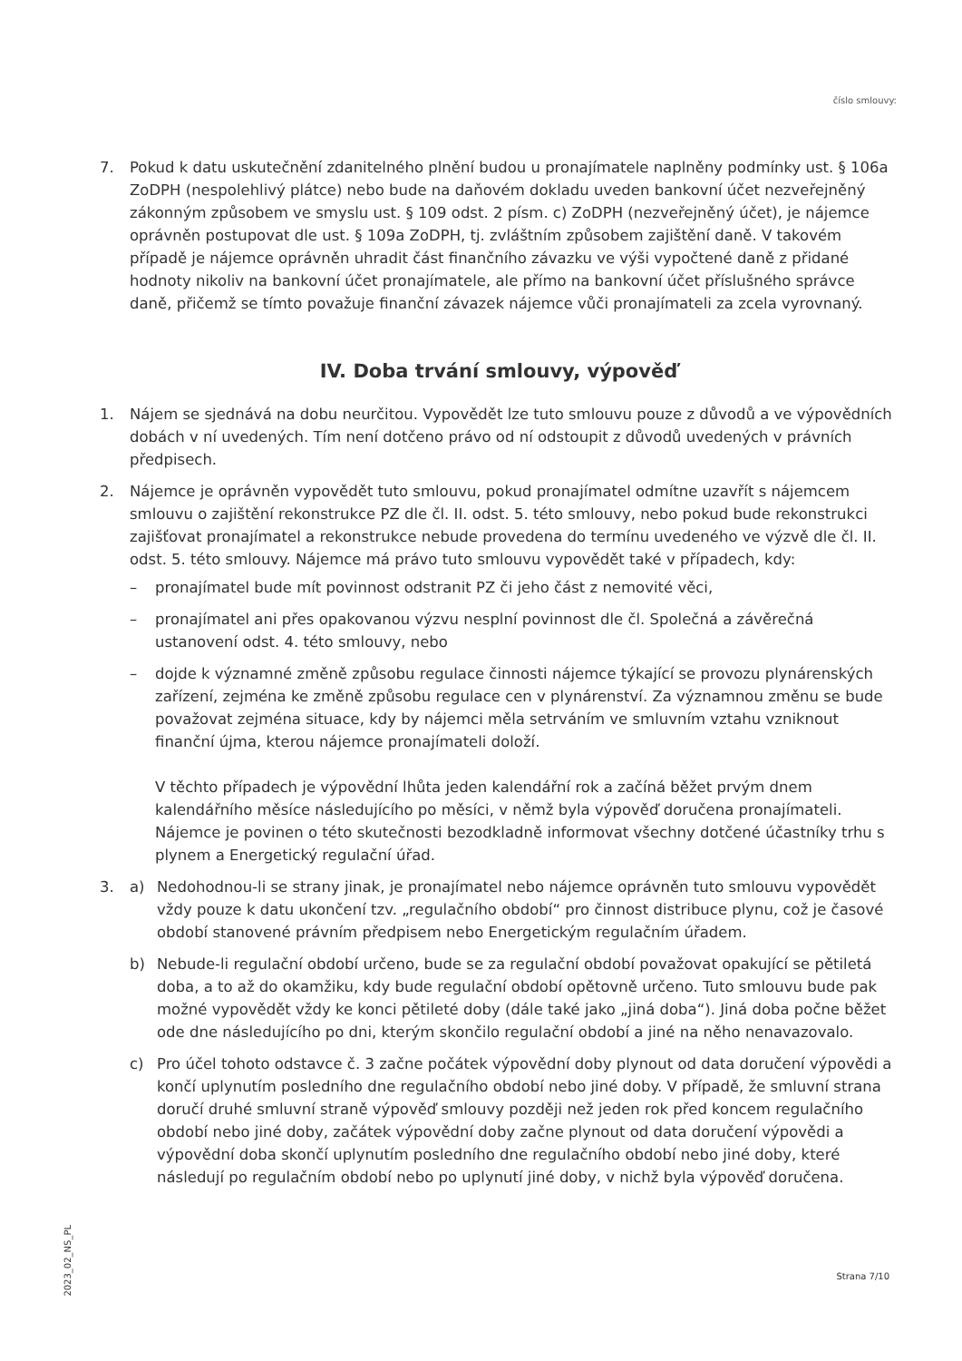číslo smlouvy:
7. Pokud k datu uskutečnění zdanitelného plnění budou u pronajímatele naplněny podmínky ust. § 106a ZoDPH (nespolehlivý plátce) nebo bude na daňovém dokladu uveden bankovní účet nezveřejněný zákonným způsobem ve smyslu ust. § 109 odst. 2 písm. c) ZoDPH (nezveřejněný účet), je nájemce oprávněn postupovat dle ust. § 109a ZoDPH, tj. zvláštním způsobem zajištění daně. V takovém případě je nájemce oprávněn uhradit část finančního závazku ve výši vypočtené daně z přidané hodnoty nikoliv na bankovní účet pronajímatele, ale přímo na bankovní účet příslušného správce daně, přičemž se tímto považuje finanční závazek nájemce vůči pronajímateli za zcela vyrovnaný.
IV. Doba trvání smlouvy, výpověď
1. Nájem se sjednává na dobu neurčitou. Vypovědět lze tuto smlouvu pouze z důvodů a ve výpovědních dobách v ní uvedených. Tím není dotčeno právo od ní odstoupit z důvodů uvedených v právních předpisech.
2. Nájemce je oprávněn vypovědět tuto smlouvu, pokud pronajímatel odmítne uzavřít s nájemcem smlouvu o zajištění rekonstrukce PZ dle čl. II. odst. 5. této smlouvy, nebo pokud bude rekonstrukci zajišťovat pronajímatel a rekonstrukce nebude provedena do termínu uvedeného ve výzvě dle čl. II. odst. 5. této smlouvy. Nájemce má právo tuto smlouvu vypovědět také v případech, kdy:
– pronajímatel bude mít povinnost odstranit PZ či jeho část z nemovité věci,
– pronajímatel ani přes opakovanou výzvu nesplní povinnost dle čl. Společná a závěrečná ustanovení odst. 4. této smlouvy, nebo
– dojde k významné změně způsobu regulace činnosti nájemce týkající se provozu plynárenských zařízení, zejména ke změně způsobu regulace cen v plynárenství. Za významnou změnu se bude považovat zejména situace, kdy by nájemci měla setrváním ve smluvním vztahu vzniknout finanční újma, kterou nájemce pronajímateli doloží.
V těchto případech je výpovědní lhůta jeden kalendářní rok a začíná běžet prvým dnem kalendářního měsíce následujícího po měsíci, v němž byla výpověď doručena pronajímateli. Nájemce je povinen o této skutečnosti bezodkladně informovat všechny dotčené účastníky trhu s plynem a Energetický regulační úřad.
3. a) Nedohodnou-li se strany jinak, je pronajímatel nebo nájemce oprávněn tuto smlouvu vypovědět vždy pouze k datu ukončení tzv. „regulačního období“ pro činnost distribuce plynu, což je časové období stanovené právním předpisem nebo Energetickým regulačním úřadem.
b) Nebude-li regulační období určeno, bude se za regulační období považovat opakující se pětiletá doba, a to až do okamžiku, kdy bude regulační období opětovně určeno. Tuto smlouvu bude pak možné vypovědět vždy ke konci pětileté doby (dále také jako „jiná doba“). Jiná doba počne běžet ode dne následujícího po dni, kterým skončilo regulační období a jiné na něho nenavazovalo.
c) Pro účel tohoto odstavce č. 3 začne počátek výpovědní doby plynout od data doručení výpovědi a končí uplynutím posledního dne regulačního období nebo jiné doby. V případě, že smluvní strana doručí druhé smluvní straně výpověď smlouvy později než jeden rok před koncem regulačního období nebo jiné doby, začátek výpovědní doby začne plynout od data doručení výpovědi a výpovědní doba skončí uplynutím posledního dne regulačního období nebo jiné doby, které následují po regulačním období nebo po uplynutí jiné doby, v nichž byla výpověď doručena.
2023_02_NS_PL
Strana 7/10